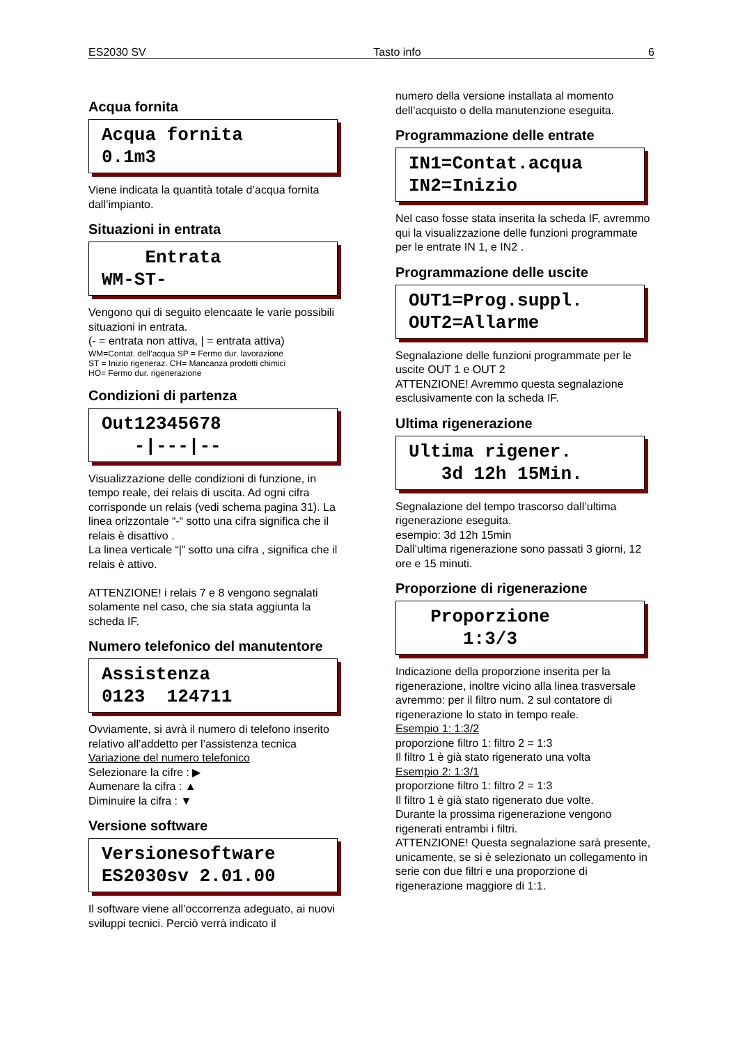ES2030 SV Tasto info 6
Acqua fornita
Acqua fornita 0.1m3
Viene indicata la quantità totale d’acqua fornita dall’impianto.
Situazioni in entrata
Entrata WM-ST-
Vengono qui di seguito elencaate le varie possibili situazioni in entrata.
(- = entrata non attiva, | = entrata attiva)
WM=Contat. dell’acqua SP = Fermo dur. lavorazione
ST = Inizio rigeneraz. CH= Mancanza prodotti chimici
HO= Fermo dur. rigenerazione
Condizioni di partenza
Out12345678 -|---|--
Visualizzazione delle condizioni di funzione, in tempo reale, dei relais di uscita. Ad ogni cifra corrisponde un relais (vedi schema pagina 31). La linea orizzontale “-“ sotto una cifra significa che il relais è disattivo .
La linea verticale “|” sotto una cifra , significa che il relais è attivo.
ATTENZIONE! i relais 7 e 8 vengono segnalati solamente nel caso, che sia stata aggiunta la scheda IF.
Numero telefonico del manutentore
Assistenza 0123 124711
Ovviamente, si avrà il numero di telefono inserito relativo all’addetto per l’assistenza tecnica
Variazione del numero telefonico
Selezionare la cifre : ▶
Aumenare la cifra : ▲
Diminuire la cifra : ▼
Versione software
Versionesoftware ES2030sv 2.01.00
Il software viene all’occorrenza adeguato, ai nuovi sviluppi tecnici. Perciò verrà indicato il
numero della versione installata al momento dell’acquisto o della manutenzione eseguita.
Programmazione delle entrate
IN1=Contat.acqua IN2=Inizio
Nel caso fosse stata inserita la scheda IF, avremmo qui la visualizzazione delle funzioni programmate per le entrate IN 1, e IN2 .
Programmazione delle uscite
OUT1=Prog.suppl. OUT2=Allarme
Segnalazione delle funzioni programmate per le uscite OUT 1 e OUT 2
ATTENZIONE! Avremmo questa segnalazione esclusivamente con la scheda IF.
Ultima rigenerazione
Ultima rigener. 3d 12h 15Min.
Segnalazione del tempo trascorso dall’ultima rigenerazione eseguita.
esempio: 3d 12h 15min
Dall’ultima rigenerazione sono passati 3 giorni, 12 ore e 15 minuti.
Proporzione di rigenerazione
Proporzione 1:3/3
Indicazione della proporzione inserita per la rigenerazione, inoltre vicino alla linea trasversale avremmo: per il filtro num. 2 sul contatore di rigenerazione lo stato in tempo reale.
Esempio 1: 1:3/2
proporzione filtro 1: filtro 2 = 1:3
Il filtro 1 è già stato rigenerato una volta
Esempio 2: 1:3/1
proporzione filtro 1: filtro 2 = 1:3
Il filtro 1 è già stato rigenerato due volte.
Durante la prossima rigenerazione vengono rigenerati entrambi i filtri.
ATTENZIONE! Questa segnalazione sarà presente, unicamente, se si è selezionato un collegamento in serie con due filtri e una proporzione di rigenerazione maggiore di 1:1.